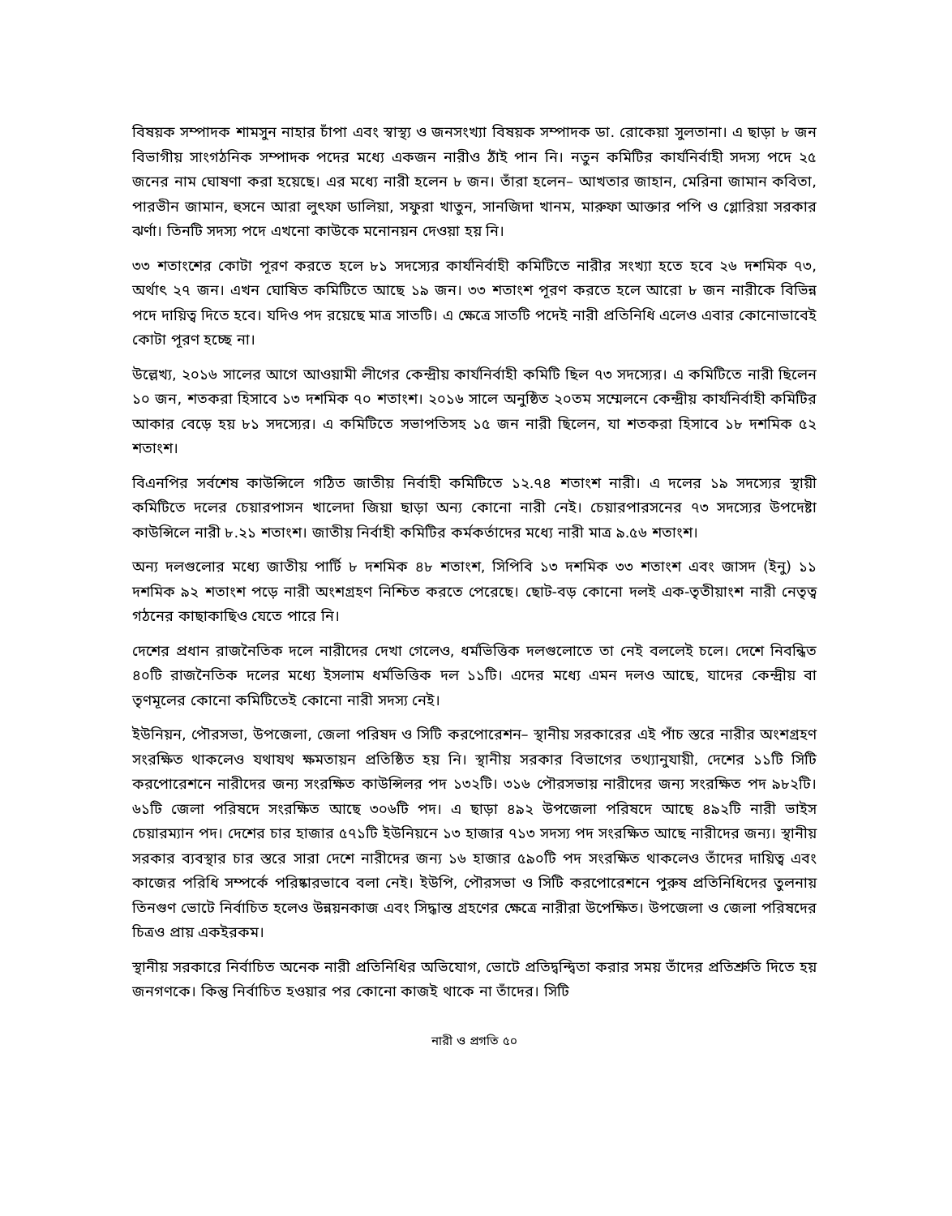বিষয়ক সম্পাদক শামসুন নাহার চাঁপা এবং স্বাস্থ্য ও জনসংখ্যা বিষয়ক সম্পাদক ডা. রোকেয়া সুলতানা। এ ছাড়া ৮ জন বিভাগীয় সাংগঠনিক সম্পাদক পদের মধ্যে একজন নারীও ঠাঁই পান নি। নতুন কমিটির কার্যনির্বাহী সদস্য পদে ২৫ জনের নাম ঘোষণা করা হয়েছে। এর মধ্যে নারী হলেন ৮ জন। তাঁরা হলেন– আখতার জাহান, মেরিনা জামান কবিতা, পারভীন জামান, হুসনে আরা লুৎফা ডালিয়া, সফুরা খাতুন, সানজিদা খানম, মারুফা আক্তার পপি ও গ্লোরিয়া সরকার ঝর্ণা। তিনটি সদস্য পদে এখনো কাউকে মনোনয়ন দেওয়া হয় নি।
৩৩ শতাংশের কোটা পূরণ করতে হলে ৮১ সদস্যের কার্যনির্বাহী কমিটিতে নারীর সংখ্যা হতে হবে ২৬ দশমিক ৭৩, অর্থাৎ ২৭ জন। এখন ঘোষিত কমিটিতে আছে ১৯ জন। ৩৩ শতাংশ পূরণ করতে হলে আরো ৮ জন নারীকে বিভিন্ন পদে দায়িত্ব দিতে হবে। যদিও পদ রয়েছে মাত্র সাতটি। এ ক্ষেত্রে সাতটি পদেই নারী প্রতিনিধি এলেও এবার কোনোভাবেই কোটা পূরণ হচ্ছে না।
উল্লেখ্য, ২০১৬ সালের আগে আওয়ামী লীগের কেন্দ্রীয় কার্যনির্বাহী কমিটি ছিল ৭৩ সদস্যের। এ কমিটিতে নারী ছিলেন ১০ জন, শতকরা হিসাবে ১৩ দশমিক ৭০ শতাংশ। ২০১৬ সালে অনুষ্ঠিত ২০তম সম্মেলনে কেন্দ্রীয় কার্যনির্বাহী কমিটির আকার বেড়ে হয় ৮১ সদস্যের। এ কমিটিতে সভাপতিসহ ১৫ জন নারী ছিলেন, যা শতকরা হিসাবে ১৮ দশমিক ৫২ শতাংশ।
বিএনপির সর্বশেষ কাউন্সিলে গঠিত জাতীয় নির্বাহী কমিটিতে ১২.৭৪ শতাংশ নারী। এ দলের ১৯ সদস্যের স্থায়ী কমিটিতে দলের চেয়ারপাসন খালেদা জিয়া ছাড়া অন্য কোনো নারী নেই। চেয়ারপারসনের ৭৩ সদস্যের উপদেষ্টা কাউন্সিলে নারী ৮.২১ শতাংশ। জাতীয় নির্বাহী কমিটির কর্মকর্তাদের মধ্যে নারী মাত্র ৯.৫৬ শতাংশ।
অন্য দলগুলোর মধ্যে জাতীয় পার্টি ৮ দশমিক ৪৮ শতাংশ, সিপিবি ১৩ দশমিক ৩৩ শতাংশ এবং জাসদ (ইনু) ১১ দশমিক ৯২ শতাংশ পড়ে নারী অংশগ্রহণ নিশ্চিত করতে পেরেছে। ছোট-বড় কোনো দলই এক-তৃতীয়াংশ নারী নেতৃত্ব গঠনের কাছাকাছিও যেতে পারে নি।
দেশের প্রধান রাজনৈতিক দলে নারীদের দেখা গেলেও, ধর্মভিত্তিক দলগুলোতে তা নেই বললেই চলে। দেশে নিবন্ধিত ৪০টি রাজনৈতিক দলের মধ্যে ইসলাম ধর্মভিত্তিক দল ১১টি। এদের মধ্যে এমন দলও আছে, যাদের কেন্দ্রীয় বা তৃণমূলের কোনো কমিটিতেই কোনো নারী সদস্য নেই।
ইউনিয়ন, পৌরসভা, উপজেলা, জেলা পরিষদ ও সিটি করপোরেশন– স্থানীয় সরকারের এই পাঁচ স্তরে নারীর অংশগ্রহণ সংরক্ষিত থাকলেও যথাযথ ক্ষমতায়ন প্রতিষ্ঠিত হয় নি। স্থানীয় সরকার বিভাগের তথ্যানুযায়ী, দেশের ১১টি সিটি করপোরেশনে নারীদের জন্য সংরক্ষিত কাউন্সিলর পদ ১৩২টি। ৩১৬ পৌরসভায় নারীদের জন্য সংরক্ষিত পদ ৯৮২টি। ৬১টি জেলা পরিষদে সংরক্ষিত আছে ৩০৬টি পদ। এ ছাড়া ৪৯২ উপজেলা পরিষদে আছে ৪৯২টি নারী ভাইস চেয়ারম্যান পদ। দেশের চার হাজার ৫৭১টি ইউনিয়নে ১৩ হাজার ৭১৩ সদস্য পদ সংরক্ষিত আছে নারীদের জন্য। স্থানীয় সরকার ব্যবস্থার চার স্তরে সারা দেশে নারীদের জন্য ১৬ হাজার ৫৯০টি পদ সংরক্ষিত থাকলেও তাঁদের দায়িত্ব এবং কাজের পরিধি সম্পর্কে পরিষ্কারভাবে বলা নেই। ইউপি, পৌরসভা ও সিটি করপোরেশনে পুরুষ প্রতিনিধিদের তুলনায় তিনগুণ ভোটে নির্বাচিত হলেও উন্নয়নকাজ এবং সিদ্ধান্ত গ্রহণের ক্ষেত্রে নারীরা উপেক্ষিত। উপজেলা ও জেলা পরিষদের চিত্রও প্রায় একইরকম।
স্থানীয় সরকারে নির্বাচিত অনেক নারী প্রতিনিধির অভিযোগ, ভোটে প্রতিদ্বন্দ্বিতা করার সময় তাঁদের প্রতিশ্রুতি দিতে হয় জনগণকে। কিন্তু নির্বাচিত হওয়ার পর কোনো কাজই থাকে না তাঁদের। সিটি
নারী ও প্রগতি ৫০